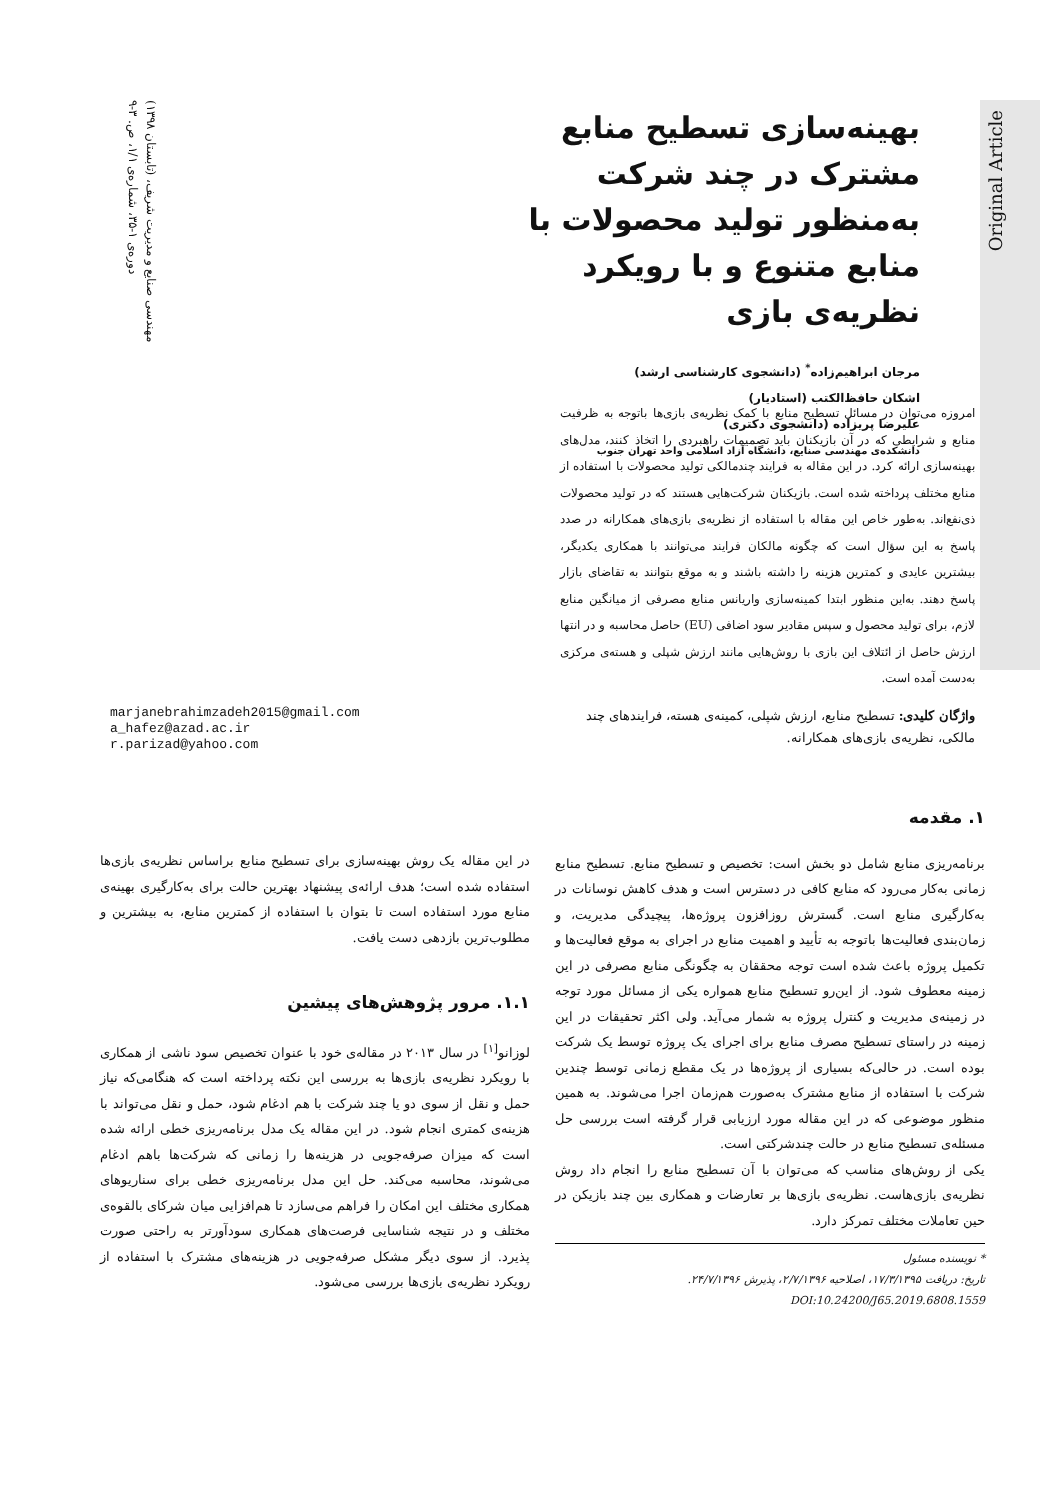مهندسی صنایع و مدیریت شریف، (تابستان ۱۳۹۸)
دوره‌ی ۱-۳۵، شماره‌ی ۱/۱، ص. ۳-۹
Original Article
بهینه‌سازی تسطیح منابع مشترک در چند شرکت به‌منظور تولید محصولات با منابع متنوع و با رویکرد نظریه‌ی بازی
مرجان ابراهیم‌زاده<sup>*</sup> (دانشجوی کارشناسی ارشد)
اشکان حافظ‌الکتب (استادیار)
علیرضا پریزاده (دانشجوی دکتری)
دانشکده‌ی مهندسی صنایع، دانشگاه آزاد اسلامی واحد تهران جنوب
امروزه می‌توان در مسائل تسطیح منابع با کمک نظریه‌ی بازی‌ها باتوجه به ظرفیت منابع و شرایطی که در آن بازیکنان باید تصمیمات راهبردی را اتخاذ کنند، مدل‌های بهینه‌سازی ارائه کرد. در این مقاله به فرایند چندمالکی تولید محصولات با استفاده از منابع مختلف پرداخته شده است. بازیکنان شرکت‌هایی هستند که در تولید محصولات ذی‌نفع‌اند. به‌طور خاص این مقاله با استفاده از نظریه‌ی بازی‌های همکارانه در صدد پاسخ به این سؤال است که چگونه مالکان فرایند می‌توانند با همکاری یکدیگر، بیشترین عایدی و کمترین هزینه را داشته باشند و به موقع بتوانند به تقاضای بازار پاسخ دهند. به‌این منظور ابتدا کمینه‌سازی واریانس منابع مصرفی از میانگین منابع لازم، برای تولید محصول و سپس مقادیر سود اضافی (EU) حاصل محاسبه و در انتها ارزش حاصل از ائتلاف این بازی با روش‌هایی مانند ارزش شپلی و هسته‌ی مرکزی به‌دست آمده است.
واژگان کلیدی: تسطیح منابع، ارزش شپلی، کمینه‌ی هسته، فرایندهای چند مالکی، نظریه‌ی بازی‌های همکارانه.
marjanebrahimzadeh2015@gmail.com
a_hafez@azad.ac.ir
r.parizad@yahoo.com
۱. مقدمه
برنامه‌ریزی منابع شامل دو بخش است: تخصیص و تسطیح منابع. تسطیح منابع زمانی به‌کار می‌رود که منابع کافی در دسترس است و هدف کاهش نوسانات در به‌کارگیری منابع است. گسترش روزافزون پروژه‌ها، پیچیدگی مدیریت، و زمان‌بندی فعالیت‌ها باتوجه به تأیید و اهمیت منابع در اجرای به موقع فعالیت‌ها و تکمیل پروژه باعث شده است توجه محققان به چگونگی منابع مصرفی در این زمینه معطوف شود. از این‌رو تسطیح منابع همواره یکی از مسائل مورد توجه در زمینه‌ی مدیریت و کنترل پروژه به شمار می‌آید. ولی اکثر تحقیقات در این زمینه در راستای تسطیح مصرف منابع برای اجرای یک پروژه توسط یک شرکت بوده است. در حالی‌که بسیاری از پروژه‌ها در یک مقطع زمانی توسط چندین شرکت با استفاده از منابع مشترک به‌صورت هم‌زمان اجرا می‌شوند. به همین منظور موضوعی که در این مقاله مورد ارزیابی قرار گرفته است بررسی حل مسئله‌ی تسطیح منابع در حالت چندشرکتی است.
یکی از روش‌های مناسب که می‌توان با آن تسطیح منابع را انجام داد روش نظریه‌ی بازی‌هاست. نظریه‌ی بازی‌ها بر تعارضات و همکاری بین چند بازیکن در حین تعاملات مختلف تمرکز دارد.
* نویسنده مسئول
تاریخ: دریافت ۱۷/۳/۱۳۹۵، اصلاحیه ۲/۷/۱۳۹۶، پذیرش ۲۴/۷/۱۳۹۶.
DOI:10.24200/J65.2019.6808.1559
در این مقاله یک روش بهینه‌سازی برای تسطیح منابع براساس نظریه‌ی بازی‌ها استفاده شده است؛ هدف ارائه‌ی پیشنهاد بهترین حالت برای به‌کارگیری بهینه‌ی منابع مورد استفاده است تا بتوان با استفاده از کمترین منابع، به بیشترین و مطلوب‌ترین بازدهی دست یافت.
۱.۱. مرور پژوهش‌های پیشین
لوزانو<sup>[۱]</sup> در سال ۲۰۱۳ در مقاله‌ی خود با عنوان تخصیص سود ناشی از همکاری با رویکرد نظریه‌ی بازی‌ها به بررسی این نکته پرداخته است که هنگامی‌که نیاز حمل و نقل از سوی دو یا چند شرکت با هم ادغام شود، حمل و نقل می‌تواند با هزینه‌ی کمتری انجام شود. در این مقاله یک مدل برنامه‌ریزی خطی ارائه شده است که میزان صرفه‌جویی در هزینه‌ها را زمانی که شرکت‌ها باهم ادغام می‌شوند، محاسبه می‌کند. حل این مدل برنامه‌ریزی خطی برای سناریوهای همکاری مختلف این امکان را فراهم می‌سازد تا هم‌افزایی میان شرکای بالقوه‌ی مختلف و در نتیجه شناسایی فرصت‌های همکاری سودآورتر به راحتی صورت پذیرد. از سوی دیگر مشکل صرفه‌جویی در هزینه‌های مشترک با استفاده از رویکرد نظریه‌ی بازی‌ها بررسی می‌شود.